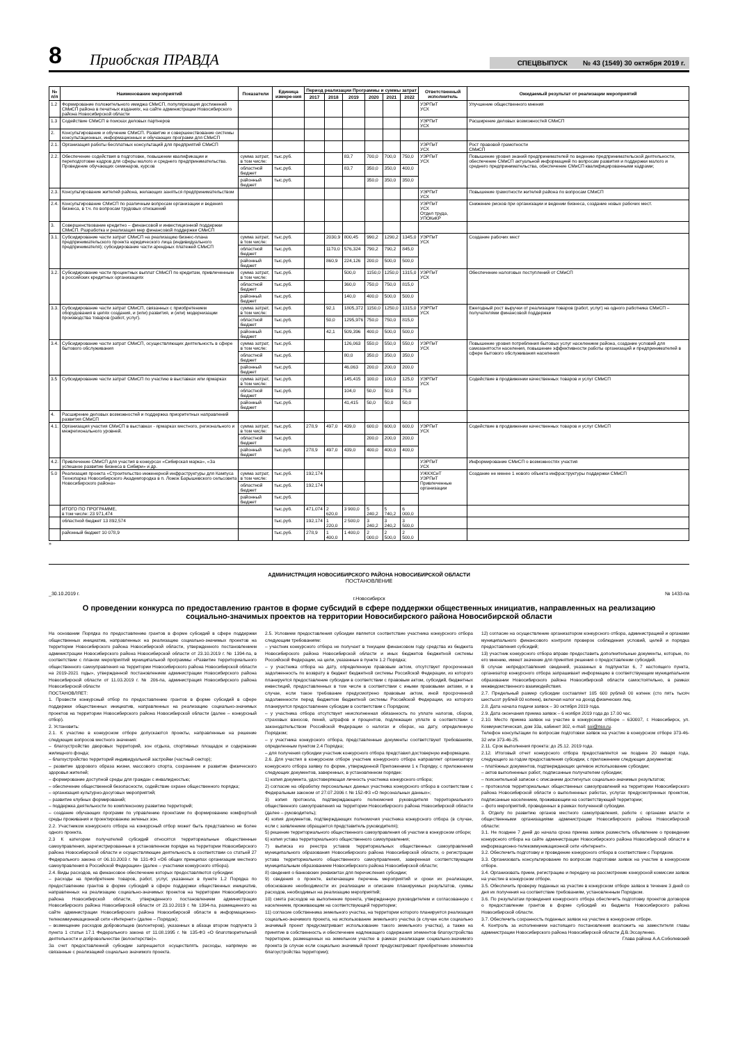8 Приобская ПРАВДА СПЕЦВЫПУСК № 43 (1549) 30 октября 2019 г.
| № п/п | Наименование мероприятий | Показатели | Единица измере-ния | Период реализации Программы и суммы затрат | | | | | | Ответственный исполнитель | Ожидаемый результат от реализации мероприятий |
| --- | --- | --- | --- | --- | --- | --- | --- | --- | --- | --- | --- |
| | | | | 2017 | 2018 | 2019 | 2020 | 2021 | 2022 | | |
| 1.2 | Формирование положительного имиджа СМиСП, популяризация достижений СМиСП района в печатных изданиях, на сайте администрации Новосибирского района Новосибирской области | | | | | | | | | УЭРПиТ УСХ | Улучшение общественного мнения |
| 1.3 | Содействие СМиСП в поисках деловых партнеров | | | | | | | | | УЭРПиТ УСХ | Расширение деловых возможностей СМиСП |
| 2. | Консультирование и обучение СМиСП. Развитие и совершенствование системы консультационных, информационных и обучающих программ для СМиСП | | | | | | | | | | |
| 2.1. | Организация работы бесплатных консультаций для предприятий СМиСП | | | | | | | | | УЭРПиТ УСХ | Рост правовой грамотности СМиСП |
| 2.2. | Обеспечение содействия в подготовке, повышении квалификации и переподготовке кадров для сферы малого и среднего предпринимательства. Проведение обучающих семинаров, курсов | сумма затрат, в том числе: | тыс.руб. | | | 83,7 | 700,0 | 700,0 | 750,0 | УЭРПиТ УСХ | Повышение уровня знаний предпринимателей по ведению предпринимательской деятельности, обеспечение СМиСП актуальной информацией по вопросам развития и поддержки малого и среднего предпринимательства, обеспечение СМиСП квалифицированными кадрами; |
| | | областной бюджет | тыс.руб. | | | 83,7 | 350,0 | 350,0 | 400,0 | | |
| | | районный бюджет | тыс.руб. | | | | 350,0 | 350,0 | 350,0 | | |
| 2.3. | Консультирование жителей района, желающих заняться предпринимательством | | | | | | | | | УЭРПиТ УСХ | Повышение грамотности жителей района по вопросам СМиСП |
| 2.4. | Консультирование СМиСП по различным вопросам организации и ведения бизнеса, в т.ч. по вопросам трудовых отношений | | | | | | | | | УЭРПиТ УСХ Отдел труда, УПОКиКР | Снижение рисков при организации и ведении бизнеса, создание новых рабочих мест. |
| 3. | Совершенствование кредитно – финансовой и инвестиционной поддержки СМиСП. Разработка и реализация мер финансовой поддержки СМиСП | | | | | | | | | | |
| 3.1. | Субсидирование части затрат СМиСП на реализацию бизнес-плана предпринимательского проекта юридического лица (индивидуального предпринимателя); субсидирование части арендных платежей СМиСП | сумма затрат, в том числе: | тыс.руб. | | 2030,9 | 800,45 | 990,2 | 1290,2 | 1345,0 | УЭРПиТ УСХ | Создание рабочих мест |
| | | областной бюджет | тыс.руб. | | 1170,0 | 576,324 | 790,2 | 790,2 | 845,0 | | |
| | | районный бюджет | тыс.руб. | | 860,9 | 224,126 | 200,0 | 500,0 | 500,0 | | |
| 3.2. | Субсидирование части процентных выплат СМиСП по кредитам, привлеченным в российских кредитных организациях | сумма затрат, в том числе: | тыс.руб. | | | 500,0 | 1150,0 | 1250,0 | 1315,0 | УЭРПиТ УСХ | Обеспечение налоговых поступлений от СМиСП |
| | | областной бюджет | тыс.руб. | | | 360,0 | 750,0 | 750,0 | 815,0 | | |
| | | районный бюджет | тыс.руб. | | | 140,0 | 400,0 | 500,0 | 500,0 | | |
| 3.3. | Субсидирование части затрат СМиСП, связанных с приобретением оборудования в целях создания, и (или) развития, и (или) модернизации производства товаров (работ, услуг). | сумма затрат, в том числе: | тыс.руб. | | 92,1 | 1805,372 | 1150,0 | 1250,0 | 1315,0 | УЭРПиТ УСХ | Ежегодный рост выручки от реализации товаров (работ, услуг) на одного работника СМиСП – получателями финансовой поддержки |
| | | областной бюджет | тыс.руб. | | 50,0 | 1295,976 | 750,0 | 750,0 | 815,0 | | |
| | | районный бюджет | тыс.руб. | | 42,1 | 509,396 | 400,0 | 500,0 | 500,0 | | |
| 3.4. | Субсидирование части затрат СМиСП, осуществляющих деятельность в сфере бытового обслуживания | сумма затрат, в том числе: | тыс.руб. | | | 126,063 | 550,0 | 550,0 | 550,0 | УЭРПиТ УСХ | Повышение уровня потребления бытовых услуг населением района, создание условий для самозанятости населения, повышение эффективности работы организаций и предпринимателей в сфере бытового обслуживания населения |
| | | областной бюджет | тыс.руб. | | | 80,0 | 350,0 | 350,0 | 350,0 | | |
| | | районный бюджет | тыс.руб. | | | 46,063 | 200,0 | 200,0 | 200,0 | | |
| 3.5 | Субсидирование части затрат СМиСП по участию в выставках или ярмарках | сумма затрат, в том числе: | тыс.руб. | | | 145,415 | 100,0 | 100,0 | 125,0 | УЭРПиТ УСХ | Содействие в продвижении качественных товаров и услуг СМиСП |
| | | областной бюджет | тыс.руб. | | | 104,0 | 50,0 | 50,0 | 75,0 | | |
| | | районный бюджет | тыс.руб. | | | 41,415 | 50,0 | 50,0 | 50,0 | | |
| 4. | Расширение деловых возможностей и поддержка приоритетных направлений развития СМиСП | | | | | | | | | | |
| 4.1. | Организация участия СМиСП в выставках - ярмарках местного, регионального и межрегионального уровней. | сумма затрат, в том числе: | тыс.руб. | 278,9 | 497,0 | 439,0 | 600,0 | 600,0 | 600,0 | УЭРПиТ УСХ | Содействие в продвижении качественных товаров и услуг СМиСП |
| | | областной бюджет | тыс.руб. | | | | 200,0 | 200,0 | 200,0 | | |
| | | районный бюджет | тыс.руб. | 278,9 | 497,0 | 439,0 | 400,0 | 400,0 | 400,0 | | |
| 4.2. | Привлечение СМиСП для участия в конкурсах «Сибирская марка», «За успешное развитие бизнеса в Сибири» и др. | | | | | | | | | УЭРПиТ УСХ | Информирование СМиСП о возможностях участия |
| 5.0 | Реализация проекта «Строительство инженерной инфраструктуры для Кампуса Технопарка Новосибирского Академгородка в п. Ложок Барышевского сельсовета Новосибирского района» | сумма затрат, в том числе: | тыс.руб. | 192,174 | | | | | | УЖКХСиТ УЭРПиТ Привлеченные организации | Создание не менее 1 нового объекта инфраструктуры поддержки СМиСП |
| | | областной бюджет | тыс.руб. | 192,174 | | | | | | | |
| | | районный бюджет | тыс.руб. | | | | | | | | |
| | ИТОГО ПО ПРОГРАММЕ, в том числе: 23 971,474 | | тыс.руб. | 471,074 | 2 620,0 | 3 900,0 | 5 240,2 | 5 740,2 | 6 000,0 | | |
| | областной бюджет 13 892,574 | | тыс.руб. | 192,174 | 1 220,0 | 2 500,0 | 3 240,2 | 3 240,2 | 3 500,0 | | |
| | районный бюджет 10 078,9 | | тыс.руб. | 278,9 | 1 400,0 | 1 400,0 | 2 000,0 | 2 500,0 | 2 500,0 | | |
»
АДМИНИСТРАЦИЯ НОВОСИБИРСКОГО РАЙОНА НОВОСИБИРСКОЙ ОБЛАСТИ
ПОСТАНОВЛЕНИЕ
_30.10.2019 г. № 1433-па
г.Новосибирск
О проведении конкурса по предоставлению грантов в форме субсидий в сфере поддержки общественных инициатив, направленных на реализацию социально-значимых проектов на территории Новосибирского района Новосибирской области
На основании Порядка по предоставлению грантов в форме субсидий в сфере поддержки общественных инициатив, направленных на реализацию социально-значимых проектов на территории Новосибирского района Новосибирской области, утвержденного постановлением администрации Новосибирского района Новосибирской области от 23.10.2019 г. № 1394-па, в соответствии с планом мероприятий муниципальной программы «Развитие территориального общественного самоуправления на территории Новосибирского района Новосибирской области на 2019-2021 годы», утвержденной постановлением администрации Новосибирского района Новосибирской области от 11.03.2019 г. № 206-па, администрация Новосибирского района Новосибирской области
ПОСТАНОВЛЯЕТ:
1. Провести конкурсный отбор по предоставлению грантов в форме субсидий в сфере поддержки общественных инициатив, направленных на реализацию социально-значимых проектов на территории Новосибирского района Новосибирской области (далее – конкурсный отбор).
2. Установить:
2.1. К участию в конкурсном отборе допускаются проекты, направленные на решение следующих вопросов местного значения:
– благоустройство дворовых территорий, зон отдыха, спортивных площадок и содержание жилищного фонда;
– благоустройство территорий индивидуальной застройки (частный сектор);
– развитие здорового образа жизни, массового спорта, сохранение и развитие физического здоровья жителей;
– формирование доступной среды для граждан с инвалидностью;
– обеспечение общественной безопасности, содействие охране общественного порядка;
– организация культурно-досуговых мероприятий;
– развитие клубных формирований;
– поддержка деятельности по комплексному развитию территорий;
– создание обучающих программ по управлению проектами по формированию комфортной среды проживания и проектированию зеленых зон.
2.2. Участником конкурсного отбора на конкурсный отбор может быть представлено не более одного проекта.
2.3 К категории получателей субсидий относятся территориальные общественные самоуправления, зарегистрированные в установленном порядке на территории Новосибирского района Новосибирской области и осуществляющие деятельность в соответствии со статьей 27 Федерального закона от 06.10.2003 г. № 131-ФЗ «Об общих принципах организации местного самоуправления в Российской Федерации» (далее – участники конкурсного отбора).
2.4. Виды расходов, на финансовое обеспечение которых предоставляются субсидии:
– расходы на приобретение товаров, работ, услуг, указанных в пункте 1.2 Порядка по предоставлению грантов в форме субсидий в сфере поддержки общественных инициатив, направленных на реализацию социально-значимых проектов на территории Новосибирского района Новосибирской области, утвержденного постановлением администрации Новосибирского района Новосибирской области от 23.10.2019 г. № 1394-па, размещенного на сайте администрации Новосибирского района Новосибирской области в информационно-телекоммуникационной сети «Интернет» (далее – Порядок);
– возмещение расходов добровольцев (волонтеров), указанных в абзаце втором подпункта 3 пункта 1 статьи 17.1 Федерального закона от 11.08.1995 г. № 135-ФЗ «О благотворительной деятельности и добровольчестве (волонтерстве)».
За счет предоставленной субсидии запрещается осуществлять расходы, напрямую не связанные с реализацией социально значимого проекта.
2.5. Условием предоставления субсидии является соответствие участника конкурсного отбора следующим требованиям:
– участник конкурсного отбора не получает в текущем финансовом году средства из бюджета Новосибирского района Новосибирской области и иных бюджетов бюджетной системы Российской Федерации, на цели, указанные в пункте 1.2 Порядка;
– у участника отбора на дату, определенную правовым актом, отсутствует просроченная задолженность по возврату в бюджет бюджетной системы Российской Федерации, из которого планируется предоставление субсидии в соответствии с правовым актом, субсидий, бюджетных инвестиций, предоставленных в том числе в соответствии с иными правовыми актами, и в случае, если такое требование предусмотрено правовым актом, иной просроченной задолженности перед бюджетом бюджетной системы Российской Федерации, из которого планируется предоставление субсидии в соответствии с Порядком;
– у участника отбора отсутствует неисполненная обязанность по уплате налогов, сборов, страховых взносов, пеней, штрафов и процентов, подлежащих уплате в соответствии с законодательством Российской Федерации о налогах и сборах, на дату, определенную Порядком;
– у участника конкурсного отбора, представленные документы соответствуют требованиям, определенным пунктом 2.4 Порядка;
– для получения субсидии участник конкурсного отбора представил достоверную информацию.
2.6. Для участия в конкурсном отборе участник конкурсного отбора направляет организатору конкурсного отбора заявку по форме, утвержденной Приложением 1 к Порядку, с приложением следующих документов, заверенных, в установленном порядке:
1) копия документа, удостоверяющая личность участника конкурсного отбора;
2) согласие на обработку персональных данных участника конкурсного отбора в соответствии с Федеральным законом от 27.07.2006 г. № 152-ФЗ «О персональных данных»;
3) копия протокола, подтверждающего полномочия руководителя территориального общественного самоуправления на территории Новосибирского района Новосибирской области (далее – руководитель);
4) копия документов, подтверждающих полномочия участника конкурсного отбора (в случае, если с заявлением обращается представитель руководителя);
5) решение территориального общественного самоуправления об участии в конкурсном отборе;
6) копия устава территориального общественного самоуправления;
7) выписка из реестра уставов территориальных общественных самоуправлений муниципального образования Новосибирского района Новосибирской области, о регистрации устава территориального общественного самоуправления, заверенная соответствующим муниципальным образованием Новосибирского района Новосибирской области;
8) сведения о банковских реквизитах для перечисления субсидии;
9) сведения о проекте, включающие перечень мероприятий и сроки их реализации, обоснование необходимости их реализации и описание планируемых результатов, суммы расходов, необходимых на реализацию мероприятий;
10) смета расходов на выполнение проекта, утвержденную руководителем и согласованную с населением, проживающим на соответствующей территории;
11) согласие собственника земельного участка, на территории которого планируется реализация социально-значимого проекта, на использование земельного участка (в случае если социально значимый проект предусматривает использование такого земельного участка), а также на принятие в собственность и обеспечение надлежащего содержания элементов благоустройства территории, размещенных на земельном участке в рамках реализации социально-значимого проекта (в случае если социально значимый проект предусматривает приобретение элементов благоустройства территории);
12) согласие на осуществление организатором конкурсного отбора, администрацией и органами муниципального финансового контроля проверок соблюдения условий, целей и порядка предоставления субсидий;
13) участник конкурсного отбора вправе предоставить дополнительные документы, которые, по его мнению, имеют значение для принятия решения о предоставлении субсидий.
В случае непредоставления сведений, указанных в подпунктах 6, 7 настоящего пункта, организатор конкурсного отбора запрашивает информацию в соответствующем муниципальном образовании Новосибирского района Новосибирской области самостоятельно, в рамках межведомственного взаимодействия.
2.7. Предельный размер субсидии составляет 105 600 рублей 00 копеек (сто пять тысяч шестьсот рублей 00 копеек), включая налог на доход физических лиц.
2.8. Дата начала подачи заявок – 30 октября 2019 года.
2.9. Дата окончания приема заявок – 6 ноября 2019 года до 17.00 час.
2.10. Место приема заявок на участие в конкурсном отборе – 630007, г. Новосибирск, ул. Коммунистическая, дом 33а, кабинет 302, e-mail: soi@nso.ru.
Телефон консультации по вопросам подготовки заявок на участие в конкурсном отборе 373-46-32 или 373-46-25.
2.11. Срок выполнения проекта: до 25.12. 2019 года.
2.12. Итоговый отчет конкурсного отбора предоставляется не позднее 20 января года, следующего за годом предоставления субсидии, с приложением следующих документов:
– платёжных документов, подтверждающих целевое использование субсидии;
– актов выполненных работ, подписанные получателем субсидии;
– пояснительной записки с описанием достигнутых социально-значимых результатов;
– протоколов территориальных общественных самоуправлений на территории Новосибирского района Новосибирской области о выполненных работах, услугах предусмотренных проектом, подписанные населением, проживающим на соответствующей территории;
– фото мероприятий, проведенных в рамках полученной субсидии.
3. Отделу по развитию органов местного самоуправления, работе с органами власти и общественными организациями администрации Новосибирского района Новосибирской области:
3.1. Не позднее 7 дней до начала срока приема заявок разместить объявление о проведении конкурсного отбора на сайте администрации Новосибирского района Новосибирской области в информационно-телекоммуникационной сети «Интернет».
3.2. Обеспечить подготовку и проведение конкурсного отбора в соответствии с Порядком.
3.3. Организовать консультирование по вопросам подготовки заявок на участие в конкурсном отборе.
3.4. Организовать прием, регистрацию и передачу на рассмотрение конкурсной комиссии заявок на участие в конкурсном отборе.
3.5. Обеспечить проверку поданных на участие в конкурсном отборе заявок в течение 3 дней со дня их получения на соответствие требованиям, установленным Порядком.
3.6. По результатам проведения конкурсного отбора обеспечить подготовку проектов договоров о предоставлении грантов в форме субсидий из бюджета Новосибирского района Новосибирской области.
3.7. Обеспечить сохранность поданных заявок на участие в конкурсном отборе.
4. Контроль за исполнением настоящего постановления возложить на заместителя главы администрации Новосибирского района Новосибирской области Д.В.Эссауленко.
Глава района А.А.Соболевский